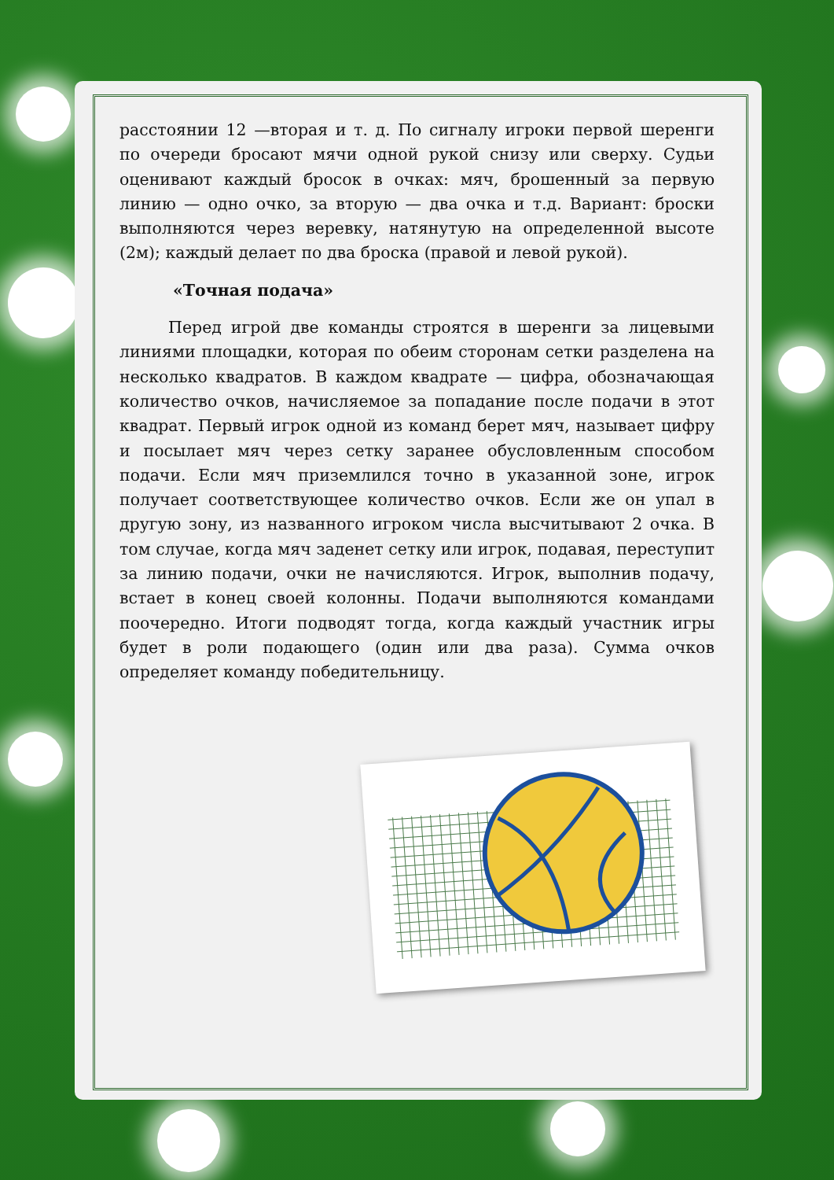расстоянии 12 —вторая и т. д. По сигналу игроки первой шеренги по очереди бросают мячи одной рукой снизу или сверху. Судьи оценивают каждый бросок в очках: мяч, брошенный за первую линию — одно очко, за вторую — два очка и т.д. Вариант: броски выполняются через веревку, натянутую на определенной высоте (2м); каждый делает по два броска (правой и левой рукой).
«Точная подача»
Перед игрой две команды строятся в шеренги за лицевыми линиями площадки, которая по обеим сторонам сетки разделена на несколько квадратов. В каждом квадрате — цифра, обозначающая количество очков, начисляемое за попадание после подачи в этот квадрат. Первый игрок одной из команд берет мяч, называет цифру и посылает мяч через сетку заранее обусловленным способом подачи. Если мяч приземлился точно в указанной зоне, игрок получает соответствующее количество очков. Если же он упал в другую зону, из названного игроком числа высчитывают 2 очка. В том случае, когда мяч заденет сетку или игрок, подавая, переступит за линию подачи, очки не начисляются. Игрок, выполнив подачу, встает в конец своей колонны. Подачи выполняются командами поочередно. Итоги подводят тогда, когда каждый участник игры будет в роли подающего (один или два раза). Сумма очков определяет команду победительницу.